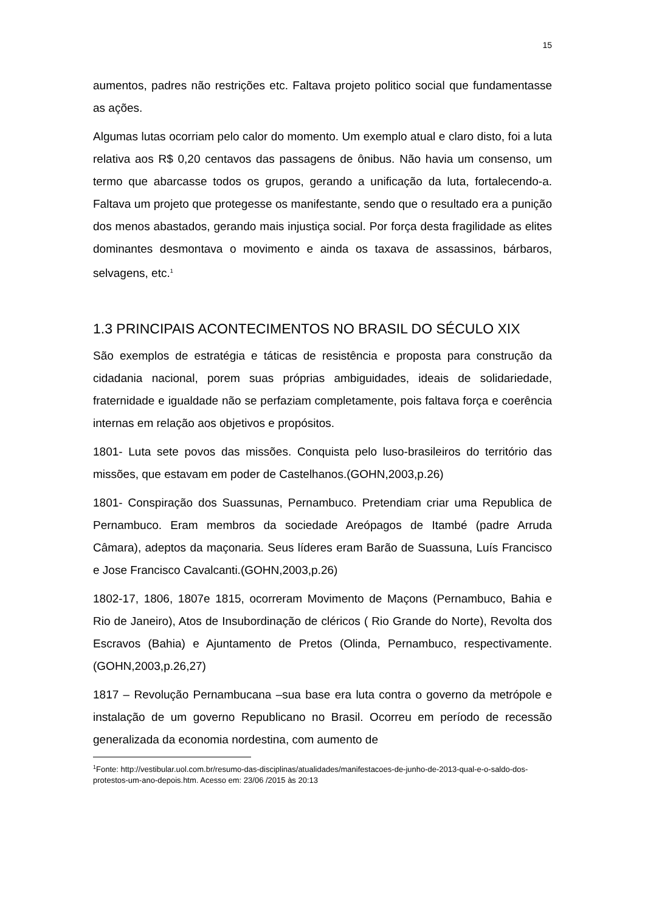15
aumentos, padres não restrições etc. Faltava projeto politico social que fundamentasse as ações.
Algumas lutas ocorriam pelo calor do momento. Um exemplo atual e claro disto, foi a luta relativa aos R$ 0,20 centavos das passagens de ônibus. Não havia um consenso, um termo que abarcasse todos os grupos, gerando a unificação da luta, fortalecendo-a. Faltava um projeto que protegesse os manifestante, sendo que o resultado era a punição dos menos abastados, gerando mais injustiça social. Por força desta fragilidade as elites dominantes desmontava o movimento e ainda os taxava de assassinos, bárbaros, selvagens, etc.<sup>1</sup>
1.3 PRINCIPAIS ACONTECIMENTOS NO BRASIL DO SÉCULO XIX
São exemplos de estratégia e táticas de resistência e proposta para construção da cidadania nacional, porem suas próprias ambiguidades, ideais de solidariedade, fraternidade e igualdade não se perfaziam completamente, pois faltava força e coerência internas em relação aos objetivos e propósitos.
1801- Luta sete povos das missões. Conquista pelo luso-brasileiros do território das missões, que estavam em poder de Castelhanos.(GOHN,2003,p.26)
1801- Conspiração dos Suassunas, Pernambuco. Pretendiam criar uma Republica de Pernambuco. Eram membros da sociedade Areópagos de Itambé (padre Arruda Câmara), adeptos da maçonaria. Seus líderes eram Barão de Suassuna, Luís Francisco e Jose Francisco Cavalcanti.(GOHN,2003,p.26)
1802-17, 1806, 1807e 1815, ocorreram Movimento de Maçons (Pernambuco, Bahia e Rio de Janeiro), Atos de Insubordinação de cléricos ( Rio Grande do Norte), Revolta dos Escravos (Bahia) e Ajuntamento de Pretos (Olinda, Pernambuco, respectivamente. (GOHN,2003,p.26,27)
1817 – Revolução Pernambucana –sua base era luta contra o governo da metrópole e instalação de um governo Republicano no Brasil. Ocorreu em período de recessão generalizada da economia nordestina, com aumento de
<sup>1</sup> Fonte: http://vestibular.uol.com.br/resumo-das-disciplinas/atualidades/manifestacoes-de-junho-de-2013-qual-e-o-saldo-dos-protestos-um-ano-depois.htm. Acesso em: 23/06 /2015 às 20:13